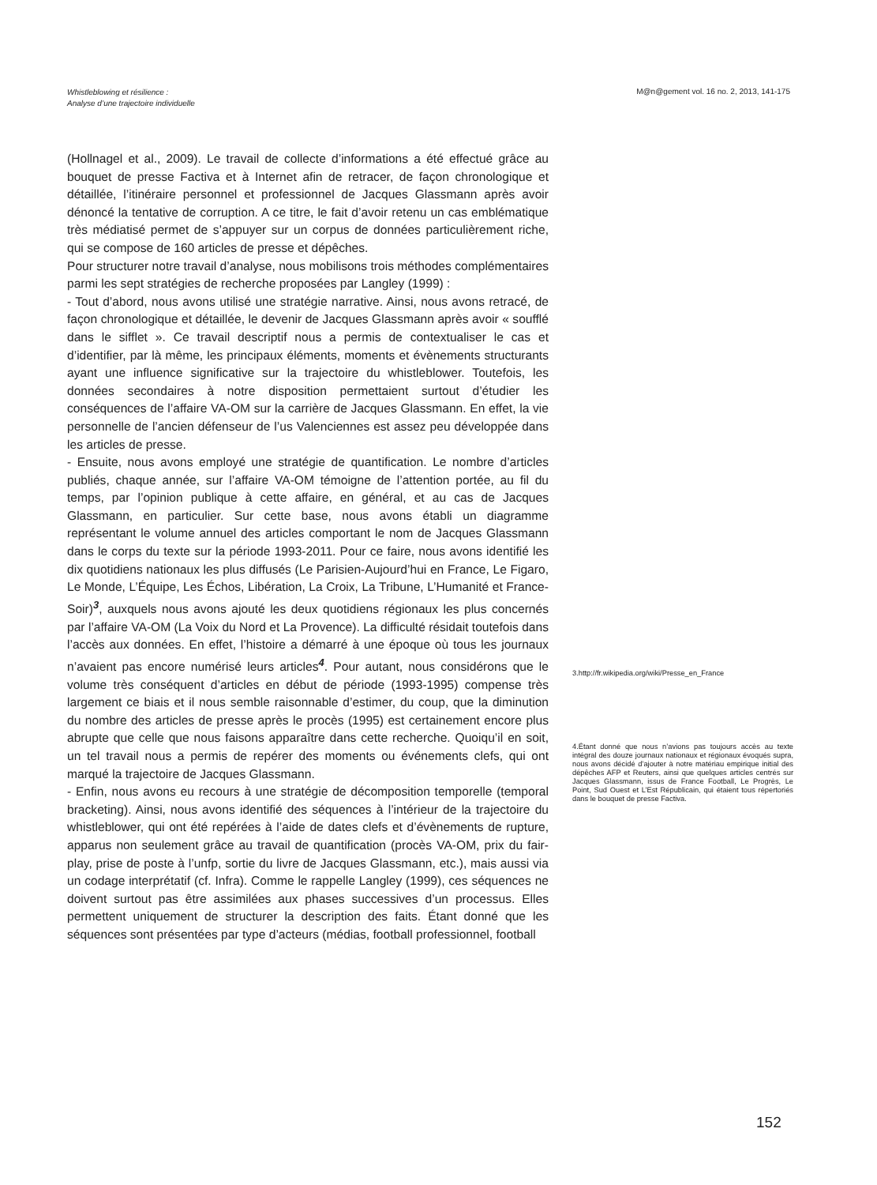Whistleblowing et résilience :
Analyse d’une trajectoire individuelle
M@n@gement vol. 16 no. 2, 2013, 141-175
(Hollnagel et al., 2009). Le travail de collecte d’informations a été effectué grâce au bouquet de presse Factiva et à Internet afin de retracer, de façon chronologique et détaillée, l’itinéraire personnel et professionnel de Jacques Glassmann après avoir dénoncé la tentative de corruption. A ce titre, le fait d’avoir retenu un cas emblématique très médiatisé permet de s’appuyer sur un corpus de données particulièrement riche, qui se compose de 160 articles de presse et dépêches.
Pour structurer notre travail d’analyse, nous mobilisons trois méthodes complémentaires parmi les sept stratégies de recherche proposées par Langley (1999) :
- Tout d’abord, nous avons utilisé une stratégie narrative. Ainsi, nous avons retracé, de façon chronologique et détaillée, le devenir de Jacques Glassmann après avoir « soufflé dans le sifflet ». Ce travail descriptif nous a permis de contextualiser le cas et d’identifier, par là même, les principaux éléments, moments et évènements structurants ayant une influence significative sur la trajectoire du whistleblower. Toutefois, les données secondaires à notre disposition permettaient surtout d’étudier les conséquences de l’affaire VA-OM sur la carrière de Jacques Glassmann. En effet, la vie personnelle de l’ancien défenseur de l’us Valenciennes est assez peu développée dans les articles de presse.
- Ensuite, nous avons employé une stratégie de quantification. Le nombre d’articles publiés, chaque année, sur l’affaire VA-OM témoigne de l’attention portée, au fil du temps, par l’opinion publique à cette affaire, en général, et au cas de Jacques Glassmann, en particulier. Sur cette base, nous avons établi un diagramme représentant le volume annuel des articles comportant le nom de Jacques Glassmann dans le corps du texte sur la période 1993-2011. Pour ce faire, nous avons identifié les dix quotidiens nationaux les plus diffusés (Le Parisien-Aujourd’hui en France, Le Figaro, Le Monde, L’Équipe, Les Échos, Libération, La Croix, La Tribune, L’Humanité et France-Soir)<sup>3</sup>, auxquels nous avons ajouté les deux quotidiens régionaux les plus concernés par l’affaire VA-OM (La Voix du Nord et La Provence). La difficulté résidait toutefois dans l’accès aux données. En effet, l’histoire a démarré à une époque où tous les journaux n’avaient pas encore numérisé leurs articles<sup>4</sup>. Pour autant, nous considérons que le volume très conséquent d’articles en début de période (1993-1995) compense très largement ce biais et il nous semble raisonnable d’estimer, du coup, que la diminution du nombre des articles de presse après le procès (1995) est certainement encore plus abrupte que celle que nous faisons apparaître dans cette recherche. Quoiqu’il en soit, un tel travail nous a permis de repérer des moments ou événements clefs, qui ont marqué la trajectoire de Jacques Glassmann.
- Enfin, nous avons eu recours à une stratégie de décomposition temporelle (temporal bracketing). Ainsi, nous avons identifié des séquences à l’intérieur de la trajectoire du whistleblower, qui ont été repérées à l’aide de dates clefs et d’évènements de rupture, apparus non seulement grâce au travail de quantification (procès VA-OM, prix du fair-play, prise de poste à l’unfp, sortie du livre de Jacques Glassmann, etc.), mais aussi via un codage interprétatif (cf. Infra). Comme le rappelle Langley (1999), ces séquences ne doivent surtout pas être assimilées aux phases successives d’un processus. Elles permettent uniquement de structurer la description des faits. Étant donné que les séquences sont présentées par type d’acteurs (médias, football professionnel, football
3.http://fr.wikipedia.org/wiki/Presse_en_France
4.Étant donné que nous n’avions pas toujours accès au texte intégral des douze journaux nationaux et régionaux évoqués supra, nous avons décidé d’ajouter à notre matériau empirique initial des dépêches AFP et Reuters, ainsi que quelques articles centrés sur Jacques Glassmann, issus de France Football, Le Progrès, Le Point, Sud Ouest et L’Est Républicain, qui étaient tous répertoriés dans le bouquet de presse Factiva.
152